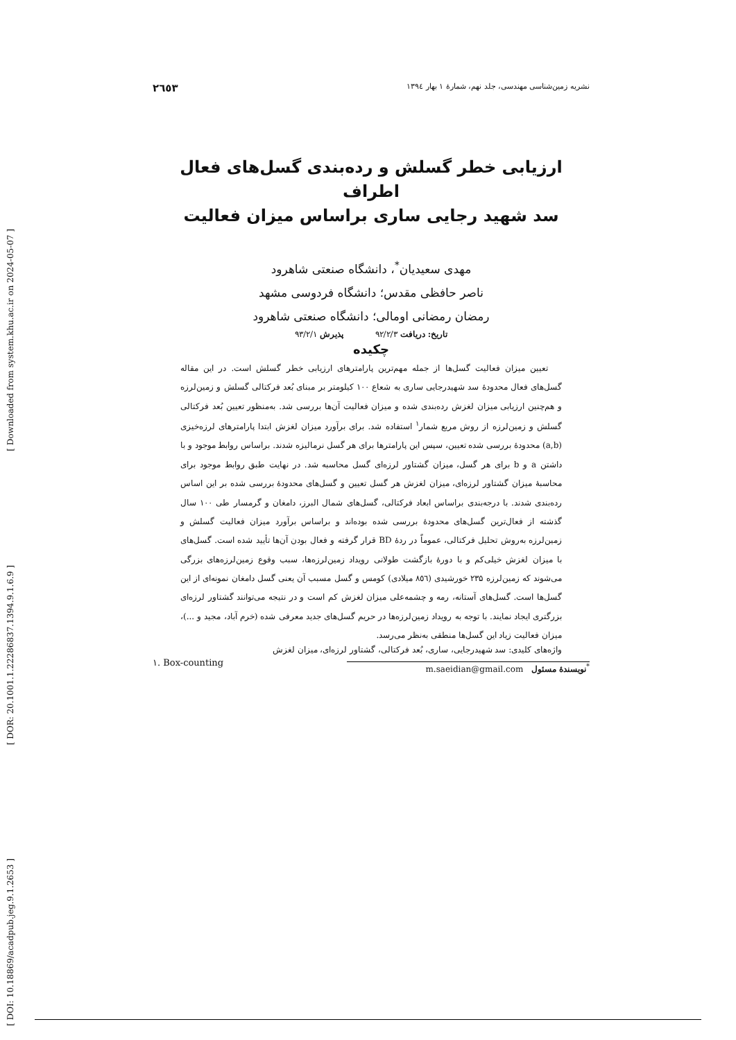[ Downloaded from system.khu.ac.ir on 2024-05-07 ]
[ DOR: 20.1001.1.22286837.1394.9.1.6.9 ]
[ DOI: 10.18869/acadpub.jeg.9.1.2653 ]
نشریه زمین‌شناسی مهندسی، جلد نهم، شمارهٔ ۱ بهار ۱۳۹٤ ۲٦٥۳
ارزیابی خطر گسلش و رده‌بندی گسل‌های فعال اطراف
سد شهید رجایی ساری براساس میزان فعالیت
مهدی سعیدیان<sup>*</sup>، دانشگاه صنعتی شاهرود
ناصر حافظی مقدس؛ دانشگاه فردوسی مشهد
رمضان رمضانی اومالی؛ دانشگاه صنعتی شاهرود
تاریخ: دریافت ۹۲/۲/۳ پذیرش ۹۳/۲/۱
چکیده
تعیین میزان فعالیت گسل‌ها از جمله مهم‌ترین پارامترهای ارزیابی خطر گسلش است. در این مقاله گسل‌های فعال محدودهٔ سد شهیدرجایی ساری به شعاع ۱۰۰ کیلومتر بر مبنای بُعد فرکتالی گسلش و زمین‌لرزه و هم‌چنین ارزیابی میزان لغزش رده‌بندی شده و میزان فعالیت آن‌ها بررسی شد. به‌منظور تعیین بُعد فرکتالی گسلش و زمین‌لرزه از روش مربع شمار<sup>۱</sup> استفاده شد. برای برآورد میزان لغزش ابتدا پارامترهای لرزه‌خیزی (a,b) محدودهٔ بررسی شده تعیین، سپس این پارامترها برای هر گسل نرمالیزه شدند. براساس روابط موجود و با داشتن a و b برای هر گسل، میزان گشتاور لرزه‌ای گسل محاسبه شد. در نهایت طبق روابط موجود برای محاسبهٔ میزان گشتاور لرزه‌ای، میزان لغزش هر گسل تعیین و گسل‌های محدودهٔ بررسی شده بر این اساس رده‌بندی شدند. با درجه‌بندی براساس ابعاد فرکتالی، گسل‌های شمال البرز، دامغان و گرمسار طی ۱۰۰ سال گذشته از فعال‌ترین گسل‌های محدودهٔ بررسی شده بوده‌اند و براساس برآورد میزان فعالیت گسلش و زمین‌لرزه به‌روش تحلیل فرکتالی، عموماً در ردهٔ BD قرار گرفته و فعال بودن آن‌ها تأیید شده است. گسل‌های با میزان لغزش خیلی‌کم و با دورهٔ بازگشت طولانی رویداد زمین‌لرزه‌ها، سبب وقوع زمین‌لرزه‌های بزرگی می‌شوند که زمین‌لرزه ۲۳۵ خورشیدی (۸٥٦ میلادی) کومس و گسل مسبب آن یعنی گسل دامغان نمونه‌ای از این گسل‌ها است. گسل‌های آستانه، رمه و چشمه‌علی میزان لغزش کم است و در نتیجه می‌توانند گشتاور لرزه‌ای بزرگتری ایجاد نمایند. با توجه به رویداد زمین‌لرزه‌ها در حریم گسل‌های جدید معرفی شده (خرم آباد، مجید و ...)، میزان فعالیت زیاد این گسل‌ها منطقی به‌نظر می‌رسد.
واژه‌های کلیدی: سد شهیدرجایی، ساری، بُعد فرکتالی، گشتاور لرزه‌ای، میزان لغزش
<sup>*</sup> نویسندهٔ مسئول m.saeidian@gmail.com
۱. Box-counting